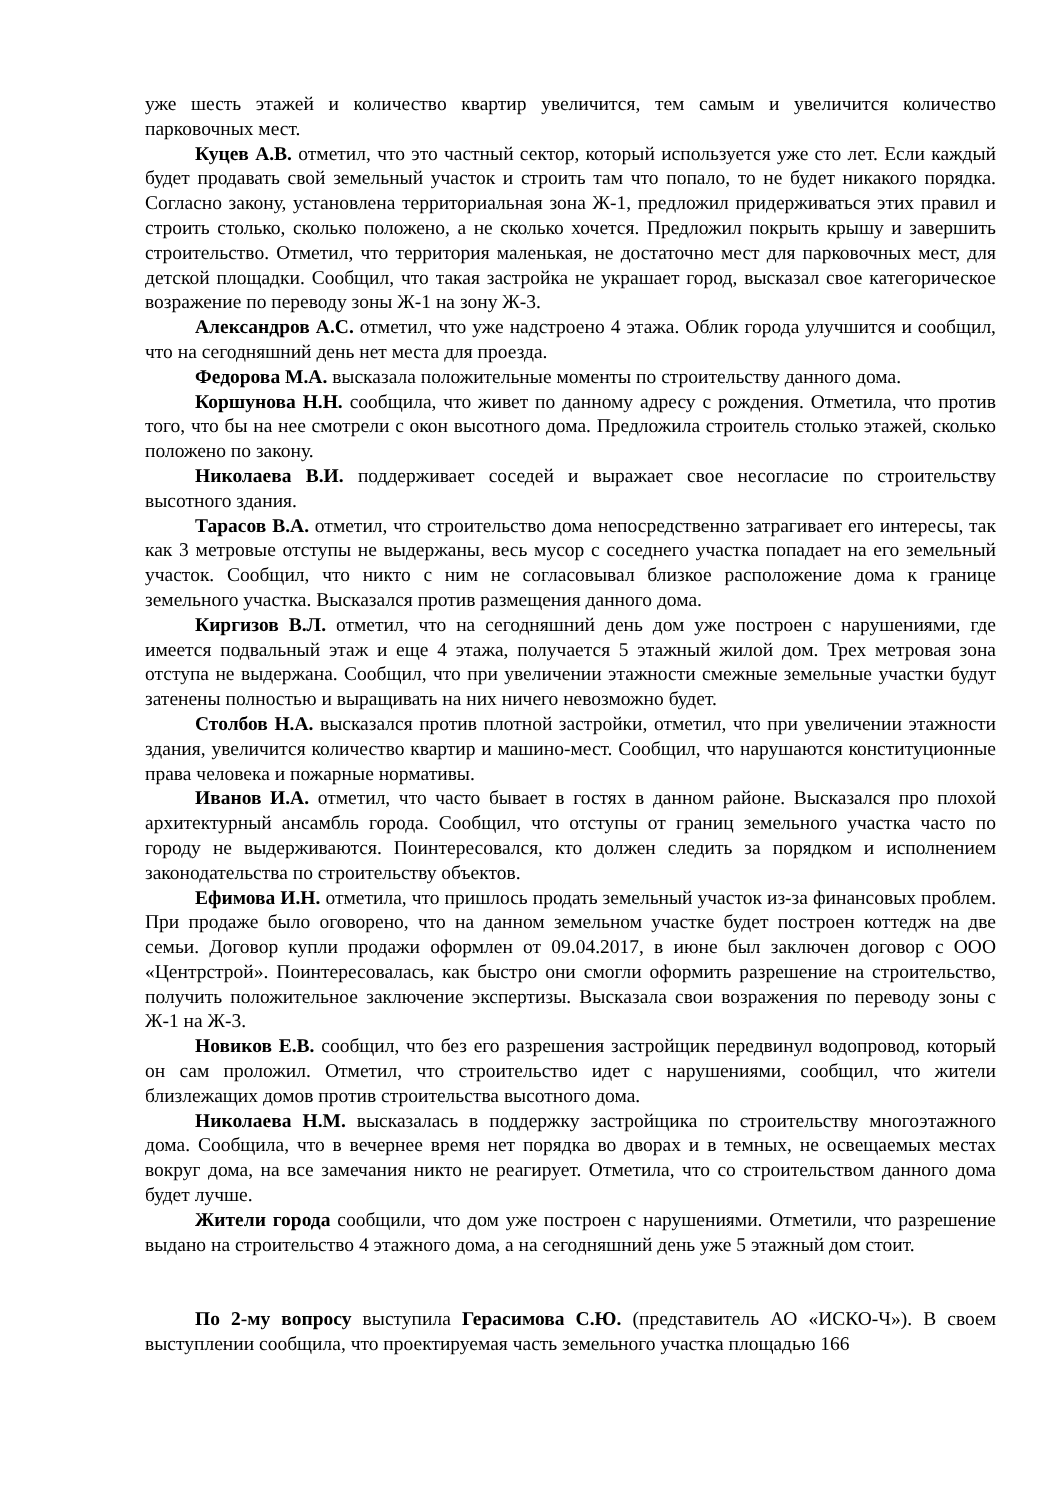уже шесть этажей и количество квартир увеличится, тем самым и увеличится количество парковочных мест.
Куцев А.В. отметил, что это частный сектор, который используется уже сто лет. Если каждый будет продавать свой земельный участок и строить там что попало, то не будет никакого порядка. Согласно закону, установлена территориальная зона Ж-1, предложил придерживаться этих правил и строить столько, сколько положено, а не сколько хочется. Предложил покрыть крышу и завершить строительство. Отметил, что территория маленькая, не достаточно мест для парковочных мест, для детской площадки. Сообщил, что такая застройка не украшает город, высказал свое категорическое возражение по переводу зоны Ж-1 на зону Ж-3.
Александров А.С. отметил, что уже надстроено 4 этажа. Облик города улучшится и сообщил, что на сегодняшний день нет места для проезда.
Федорова М.А. высказала положительные моменты по строительству данного дома.
Коршунова Н.Н. сообщила, что живет по данному адресу с рождения. Отметила, что против того, что бы на нее смотрели с окон высотного дома. Предложила строитель столько этажей, сколько положено по закону.
Николаева В.И. поддерживает соседей и выражает свое несогласие по строительству высотного здания.
Тарасов В.А. отметил, что строительство дома непосредственно затрагивает его интересы, так как 3 метровые отступы не выдержаны, весь мусор с соседнего участка попадает на его земельный участок. Сообщил, что никто с ним не согласовывал близкое расположение дома к границе земельного участка. Высказался против размещения данного дома.
Киргизов В.Л. отметил, что на сегодняшний день дом уже построен с нарушениями, где имеется подвальный этаж и еще 4 этажа, получается 5 этажный жилой дом. Трех метровая зона отступа не выдержана. Сообщил, что при увеличении этажности смежные земельные участки будут затенены полностью и выращивать на них ничего невозможно будет.
Столбов Н.А. высказался против плотной застройки, отметил, что при увеличении этажности здания, увеличится количество квартир и машино-мест. Сообщил, что нарушаются конституционные права человека и пожарные нормативы.
Иванов И.А. отметил, что часто бывает в гостях в данном районе. Высказался про плохой архитектурный ансамбль города. Сообщил, что отступы от границ земельного участка часто по городу не выдерживаются. Поинтересовался, кто должен следить за порядком и исполнением законодательства по строительству объектов.
Ефимова И.Н. отметила, что пришлось продать земельный участок из-за финансовых проблем. При продаже было оговорено, что на данном земельном участке будет построен коттедж на две семьи. Договор купли продажи оформлен от 09.04.2017, в июне был заключен договор с ООО «Центрстрой». Поинтересовалась, как быстро они смогли оформить разрешение на строительство, получить положительное заключение экспертизы. Высказала свои возражения по переводу зоны с Ж-1 на Ж-3.
Новиков Е.В. сообщил, что без его разрешения застройщик передвинул водопровод, который он сам проложил. Отметил, что строительство идет с нарушениями, сообщил, что жители близлежащих домов против строительства высотного дома.
Николаева Н.М. высказалась в поддержку застройщика по строительству многоэтажного дома. Сообщила, что в вечернее время нет порядка во дворах и в темных, не освещаемых местах вокруг дома, на все замечания никто не реагирует. Отметила, что со строительством данного дома будет лучше.
Жители города сообщили, что дом уже построен с нарушениями. Отметили, что разрешение выдано на строительство 4 этажного дома, а на сегодняшний день уже 5 этажный дом стоит.
По 2-му вопросу выступила Герасимова С.Ю. (представитель АО «ИСКО-Ч»). В своем выступлении сообщила, что проектируемая часть земельного участка площадью 166